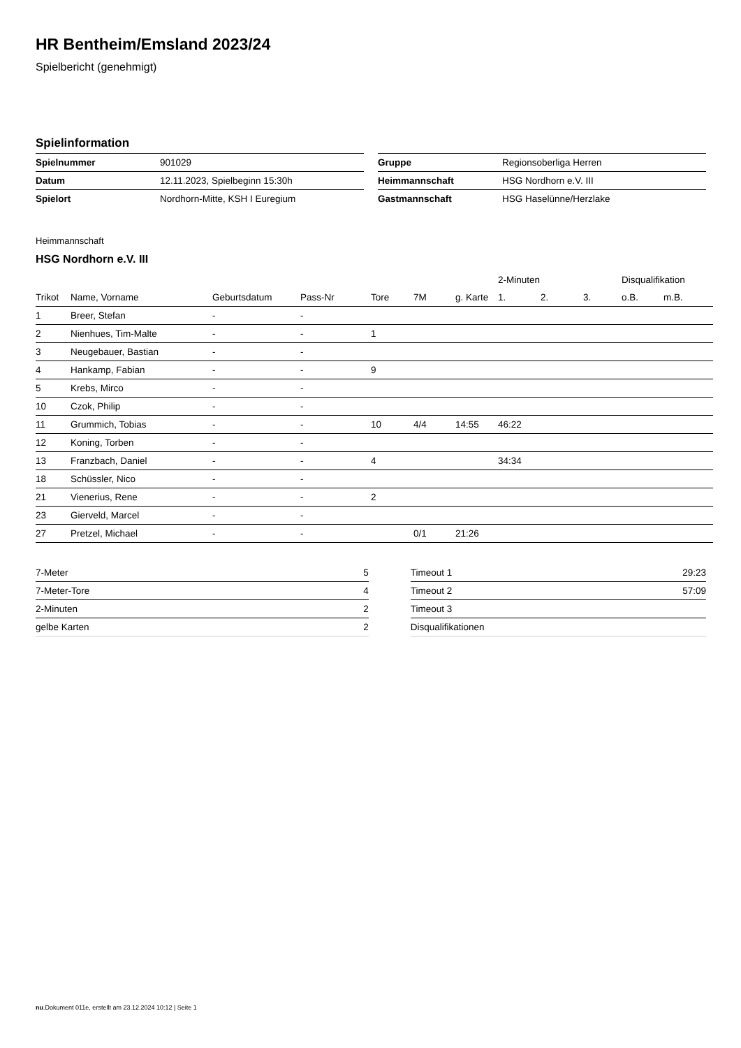HR Bentheim/Emsland 2023/24
Spielbericht (genehmigt)
Spielinformation
| Spielnummer | 901029 |
| Datum | 12.11.2023, Spielbeginn 15:30h |
| Spielort | Nordhorn-Mitte, KSH I Euregium |
| Gruppe | Regionsoberliga Herren |
| Heimmannschaft | HSG Nordhorn e.V. III |
| Gastmannschaft | HSG Haselünne/Herzlake |
Heimmannschaft
HSG Nordhorn e.V. III
| | | | | | | | 2-Minuten | | | Disqualifikation | |
| --- | --- | --- | --- | --- | --- | --- | --- | --- | --- | --- | --- |
| Trikot | Name, Vorname | Geburtsdatum | Pass-Nr | Tore | 7M | g. Karte | 1. | 2. | 3. | o.B. | m.B. |
| 1 | Breer, Stefan | - | - | | | | | | | | |
| 2 | Nienhues, Tim-Malte | - | - | 1 | | | | | | | |
| 3 | Neugebauer, Bastian | - | - | | | | | | | | |
| 4 | Hankamp, Fabian | - | - | 9 | | | | | | | |
| 5 | Krebs, Mirco | - | - | | | | | | | | |
| 10 | Czok, Philip | - | - | | | | | | | | |
| 11 | Grummich, Tobias | - | - | 10 | 4/4 | 14:55 | 46:22 | | | | |
| 12 | Koning, Torben | - | - | | | | | | | | |
| 13 | Franzbach, Daniel | - | - | 4 | | | 34:34 | | | | |
| 18 | Schüssler, Nico | - | - | | | | | | | | |
| 21 | Vienerius, Rene | - | - | 2 | | | | | | | |
| 23 | Gierveld, Marcel | - | - | | | | | | | | |
| 27 | Pretzel, Michael | - | - | | 0/1 | 21:26 | | | | | |
| 7-Meter | 5 |
| 7-Meter-Tore | 4 |
| 2-Minuten | 2 |
| gelbe Karten | 2 |
| Timeout 1 | 29:23 |
| Timeout 2 | 57:09 |
| Timeout 3 | |
| Disqualifikationen | |
nu.Dokument 011e, erstellt am 23.12.2024 10:12 | Seite 1